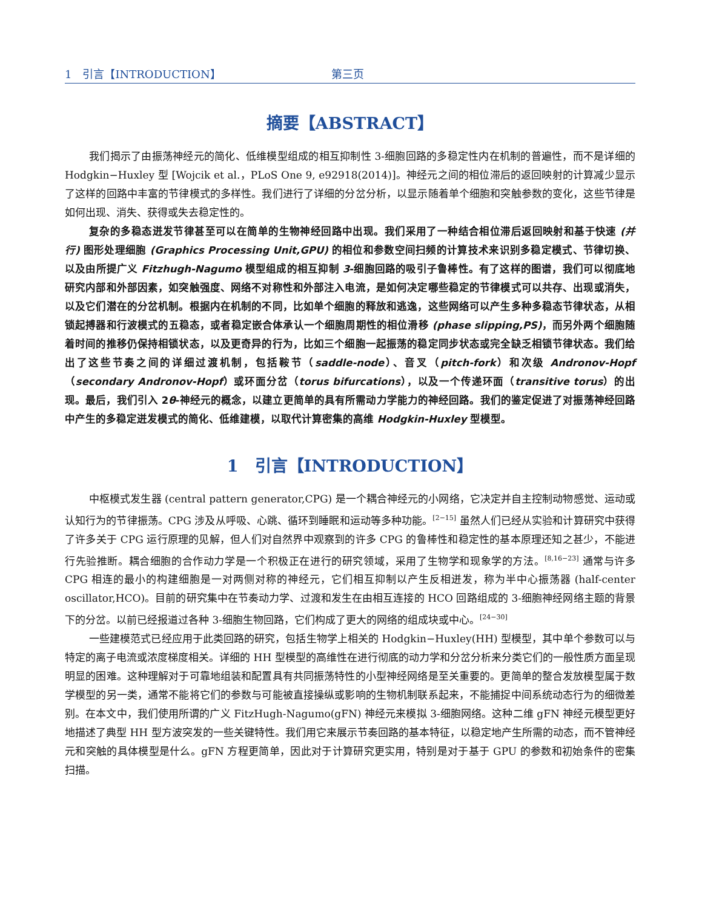1　引言【INTRODUCTION】 第三页
摘要【ABSTRACT】
我们揭示了由振荡神经元的简化、低维模型组成的相互抑制性 3-细胞回路的多稳定性内在机制的普遍性，而不是详细的 Hodgkin−Huxley 型 [Wojcik et al.，PLoS One 9, e92918(2014)]。神经元之间的相位滞后的返回映射的计算减少显示了这样的回路中丰富的节律模式的多样性。我们进行了详细的分岔分析，以显示随着单个细胞和突触参数的变化，这些节律是如何出现、消失、获得或失去稳定性的。
复杂的多稳态迸发节律甚至可以在简单的生物神经回路中出现。我们采用了一种结合相位滞后返回映射和基于快速 (并行) 图形处理细胞 (Graphics Processing Unit,GPU) 的相位和参数空间扫频的计算技术来识别多稳定模式、节律切换、以及由所提广义 Fitzhugh-Nagumo 模型组成的相互抑制 3-细胞回路的吸引子鲁棒性。有了这样的图谱，我们可以彻底地研究内部和外部因素，如突触强度、网络不对称性和外部注入电流，是如何决定哪些稳定的节律模式可以共存、出现或消失，以及它们潜在的分岔机制。根据内在机制的不同，比如单个细胞的释放和逃逸，这些网络可以产生多种多稳态节律状态，从相锁起搏器和行波模式的五稳态，或者稳定嵌合体承认一个细胞周期性的相位滑移 (phase slipping,PS)，而另外两个细胞随着时间的推移仍保持相锁状态，以及更奇异的行为，比如三个细胞一起振荡的稳定同步状态或完全缺乏相锁节律状态。我们给出了这些节奏之间的详细过渡机制，包括鞍节（saddle-node）、音叉（pitch-fork）和次级 Andronov-Hopf（secondary Andronov-Hopf）或环面分岔（torus bifurcations），以及一个传递环面（transitive torus）的出现。最后，我们引入 2θ-神经元的概念，以建立更简单的具有所需动力学能力的神经回路。我们的鉴定促进了对振荡神经回路中产生的多稳定迸发模式的简化、低维建模，以取代计算密集的高维 Hodgkin-Huxley 型模型。
1　引言【INTRODUCTION】
中枢模式发生器 (central pattern generator,CPG) 是一个耦合神经元的小网络，它决定并自主控制动物感觉、运动或认知行为的节律振荡。CPG 涉及从呼吸、心跳、循环到睡眠和运动等多种功能。<sup>[2−15]</sup> 虽然人们已经从实验和计算研究中获得了许多关于 CPG 运行原理的见解，但人们对自然界中观察到的许多 CPG 的鲁棒性和稳定性的基本原理还知之甚少，不能进行先验推断。耦合细胞的合作动力学是一个积极正在进行的研究领域，采用了生物学和现象学的方法。<sup>[8,16−23]</sup> 通常与许多 CPG 相连的最小的构建细胞是一对两侧对称的神经元，它们相互抑制以产生反相迸发，称为半中心振荡器 (half-center oscillator,HCO)。目前的研究集中在节奏动力学、过渡和发生在由相互连接的 HCO 回路组成的 3-细胞神经网络主题的背景下的分岔。以前已经报道过各种 3-细胞生物回路，它们构成了更大的网络的组成块或中心。<sup>[24−30]</sup>
一些建模范式已经应用于此类回路的研究，包括生物学上相关的 Hodgkin−Huxley(HH) 型模型，其中单个参数可以与特定的离子电流或浓度梯度相关。详细的 HH 型模型的高维性在进行彻底的动力学和分岔分析来分类它们的一般性质方面呈现明显的困难。这种理解对于可靠地组装和配置具有共同振荡特性的小型神经网络是至关重要的。更简单的整合发放模型属于数学模型的另一类，通常不能将它们的参数与可能被直接操纵或影响的生物机制联系起来，不能捕捉中间系统动态行为的细微差别。在本文中，我们使用所谓的广义 FitzHugh-Nagumo(gFN) 神经元来模拟 3-细胞网络。这种二维 gFN 神经元模型更好地描述了典型 HH 型方波突发的一些关键特性。我们用它来展示节奏回路的基本特征，以稳定地产生所需的动态，而不管神经元和突触的具体模型是什么。gFN 方程更简单，因此对于计算研究更实用，特别是对于基于 GPU 的参数和初始条件的密集扫描。